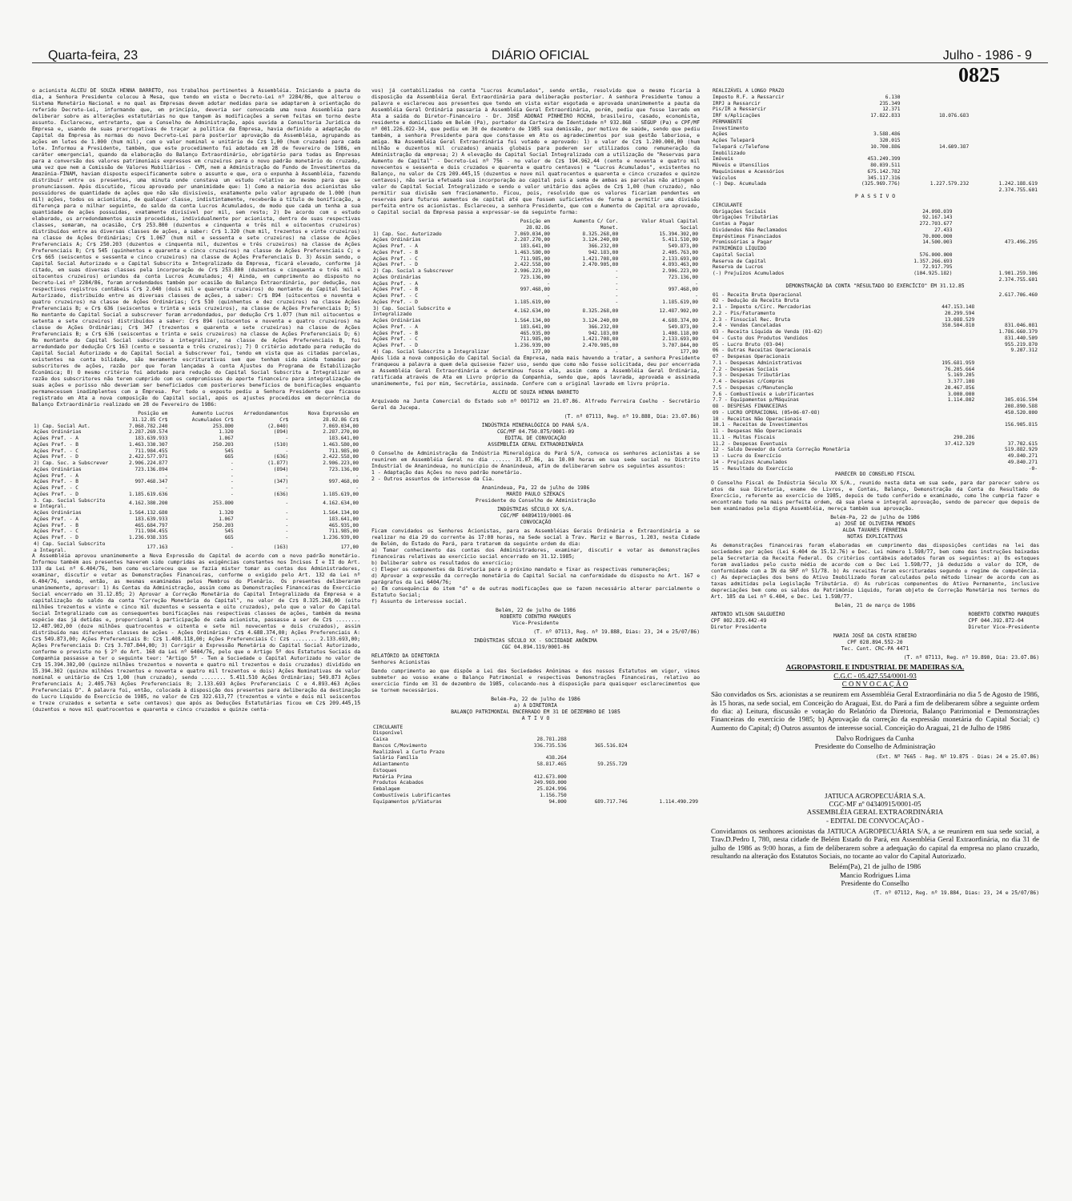Quarta-feira, 23 DIÁRIO OFICIAL Julho - 1986 - 9
0825
o acionista ALCEU DE SOUZA HENNA BARRETO, nos trabalhos pertinentes à Assembléia. Iniciando a pauta do dia, a Senhora Presidente colocou à Mesa, que tendo em vista o Decreto-Lei nº 2284/86, que alterou o Sistema Monetário Nacional e no qual as Empresas devem adotar medidas para se adaptarem à orientação do referido Decreto-Lei, informando que, em princípio, deveria ser convocada uma nova Assembléia para deliberar sobre as alterações estatutárias no que tangem às modificações a serem feitas em torno deste assunto. Esclareceu, entretanto, que o Conselho de Administração, após ouvida a Consultoria Jurídica da Empresa e, usando de suas prerrogativas de traçar a política da Empresa, havia definido a adaptação do Capital da Empresa às normas do novo Decreto-Lei para posterior aprovação da Assembléia, agrupando as ações em lotes de 1.000 (hum mil), com o valor nominal e unitário de Cz$ 1,00 (hum cruzado) para cada lote. Informou a Presidente, também, que este procedimento foi adotado em 28 de fevereiro de 1986, em caráter emergencial, quando da elaboração do Balanço Extraordinário, obrigatório para todas as Empresas para a conversão dos valores patrimoniais expressos em cruzeiros para o novo padrão monetário do cruzado, uma vez que nem a Comissão de Valores Mobiliários - CVM, nem a Administração do Fundo de Investimentos da Amazônia-FINAM, haviam disposto especificamente sobre o assunto e que, ora o expunha à Assembléia, fazendo distribuir entre os presentes, uma minuta onde constava um estudo relativo ao mesmo para que se pronunciassem. Após discutido, ficou aprovado por unanimidade que: 1) Como a maioria dos acionistas são possuidores de quantidade de ações que não são divisíveis, exatamente pelo valor agrupado de 1.000 (hum mil) ações, todos os acionistas, de qualquer classe, indistintamente, receberão a título de bonificação, a diferença para o milhar seguinte, do saldo da conta Lucros Acumulados, de modo que cada um tenha a sua quantidade de ações possuídas, exatamente divisível por mil, sem resto; 2) De acordo com o estudo elaborado, os arredondamentos assim procedidos, individualmente por acionista, dentro de suas respectivas classes, somaram, na ocasião, Cr$ 253.800 (duzentos e cinquenta e três mil e oitocentos cruzeiros) distribuídos entre as diversas classes de ações, a saber: Cr$ 1.320 (hum mil, trezentos e vinte cruzeiros) na classe de Ações Ordinárias; Cr$ 1.067 (hum mil e sessenta e sete cruzeiros) na classe de Ações Preferenciais A; Cr$ 250.203 (duzentos e cinquenta mil, duzentos e três cruzeiros) na classe de Ações Preferenciais B; Cr$ 545 (quinhentos e quarenta e cinco cruzeiros) na classe de Ações Preferenciais C; e Cr$ 665 (seiscentos e sessenta e cinco cruzeiros) na classe de Ações Preferenciais D. 3) Assim sendo, o Capital Social Autorizado e o Capital Subscrito e Integralizado da Empresa, ficará elevado, conforme já citado, em suas diversas classes pela incorporação de Cr$ 253.800 (duzentos e cinquenta e três mil e oitocentos cruzeiros) oriundos da conta Lucros Acumulados; 4) Ainda, em cumprimento ao disposto no Decreto-Lei nº 2284/86, foram arredondados também por ocasião do Balanço Extraordinário, por dedução, nos respectivos registros contábeis Cr$ 2.040 (dois mil e quarenta cruzeiros) do montante do Capital Social Autorizado, distribuído entre as diversas classes de ações, a saber: Cr$ 894 (oitocentos e noventa e quatro cruzeiros) na classe de Ações Ordinárias; Cr$ 510 (quinhentos e dez cruzeiros) na classe Ações Preferenciais B; e Cr$ 636 (seiscentos e trinta e seis cruzeiros), na classe de Ações Preferenciais D; 5) No montante do Capital Social a subscrever foram arredondados, por dedução Cr$ 1.077 (hum mil oitocentos e setenta e sete cruzeiros) distribuídos a saber: Cr$ 894 (oitocentos e noventa e quatro cruzeiros) na classe de Ações Ordinárias; Cr$ 347 (trezentos e quarenta e sete cruzeiros) na classe de Ações Preferenciais B; e Cr$ 636 (seiscentos e trinta e seis cruzeiros) na classe de Ações Preferenciais D; 6) No montante do Capital Social subscrito a integralizar, na classe de Ações Preferenciais B, foi arredondado por dedução Cr$ 163 (cento e sessenta e três cruzeiros); 7) O critério adotado para redução do Capital Social Autorizado e do Capital Social a Subscrever foi, tendo em vista que as citadas parcelas, existentes na conta bilidade, são meramente escriturativas sem que tenham sido ainda tomadas por subscritores de ações, razão por que foram lançadas à conta Ajustes do Programa de Estabilização Econômica; 8) O mesmo critério foi adotado para redução do Capital Social Subscrito a Integralizar em razão dos subscritores não terem cumprido com os compromissos do aporte financeiro para integralização de suas ações e porisso não deveriam ser beneficiados com posteriores benefícios de bonificações enquanto permanecessem inadimplentes com a Empresa. Por todo o exposto pediu a Senhora Presidente que ficasse registrado em Ata a nova composição do Capital social, após os ajustes procedidos em decorrência do Balanço Extraordinário realizado em 28 de Fevereiro de 1986:
| | Posição em 31.12.85 Cr$ | Aumento Lucros Acumulados Cr$ | Arredondamentos Cr$ | Nova Expressão em 28.02.86 Cz$ |
| --- | --- | --- | --- | --- |
| 1) Cap. Social Aut. | 7.068.782.240 | 253.800 | (2.040) | 7.069.034,00 |
| Ações Ordinárias | 2.287.269.574 | 1.320 | (894) | 2.287.270,00 |
| Ações Pref. - A | 183.639.933 | 1.067 | - | 183.641,00 |
| Ações Pref. - B | 1.463.330.307 | 250.203 | (510) | 1.463.580,00 |
| Ações Pref. - C | 711.984.455 | 545 | - | 711.985,00 |
| Ações Pref. - D | 2.422.577.971 | 665 | (636) | 2.422.558,00 |
| 2) Cap. Soc. a Subscrever | 2.906.224.877 | - | (1.877) | 2.906.223,00 |
| Ações Ordinárias | 723.136.894 | - | (894) | 723.136,00 |
| Ações Pref. - A | - | - | - | - |
| Ações Pref. - B | 997.468.347 | - | (347) | 997.468,00 |
| Ações Pref. - C | - | - | - | - |
| Ações Pref. - D | 1.185.619.636 | - | (636) | 1.185.619,00 |
| 3. Cap. Social Subscrito e Integral. | 4.162.380.200 | 253.800 | - | 4.162.634,00 |
| Ações Ordinárias | 1.564.132.680 | 1.320 | - | 1.564.134,00 |
| Ações Pref. - A | 183.639.933 | 1.067 | - | 183.641,00 |
| Ações Pref. - B | 465.684.797 | 250.203 | - | 465.935,00 |
| Ações Pref. - C | 711.984.455 | 545 | - | 711.985,00 |
| Ações Pref. - D | 1.236.938.335 | 665 | - | 1.236.939,00 |
| 4) Cap. Social Subscrito a Integral. | 177.163 | - | (163) | 177,00 |
A Assembléia aprovou unanimemente a Nova Expressão do Capital de acordo com o novo padrão monetário. Informou também aos presentes haverem sido cumpridas as exigências constantes nos Incisos I e II do Art. 133 da Lei nº 6.404/76, bem como esclareceu que se fazia mister tomar as contas dos Administradores, examinar, discutir e votar as Demonstrações Financeiras, conforme o exigido pelo Art. 132 da Lei nº 6.404/76, sendo, então, as mesmas examinadas pelos Membros do Plenário. Os presentes deliberaram unanimemente, aprovar: 1) As Contas da Administração, assim como as Demonstrações Financeiras do Exercício Social encerrado em 31.12.85; 2) Aprovar a Correção Monetária do Capital Integralizado da Empresa e a capitalização do saldo da conta "Correção Monetária do Capital", no valor de Cz$ 8.325.268,00 (oito milhões trezentos e vinte e cinco mil duzentos e sessenta e oito cruzados), pelo que o valor do Capital Social Integralizado com as consequentes bonificações nas respectivas classes de ações, também da mesma espécie das já detidas e, proporcional à participação de cada acionista, passasse a ser de Cz$ ........ 12.487.902,00 (doze milhões quatrocentos e oitenta e sete mil novecentos e dois cruzados), assim distribuído nas diferentes classes de ações - Ações Ordinárias: Cz$ 4.688.374,00; Ações Preferenciais A: Cz$ 549.873,00; Ações Preferenciais B: Cz$ 1.408.118,00; Ações Preferenciais C: Cz$ ........ 2.133.693,00; Ações Preferenciais D: Cz$ 3.707.844,00; 3) Corrigir a Expressão Monetária do Capital Social Autorizado, conforme o previsto no § 2º do Art. 168 da Lei nº 6404/76, pelo que o Artigo 5º dos Estatutos Sociais da Companhia passasse a ter o seguinte teor: "Artigo 5º - Tem a Sociedade o Capital Autorizado no valor de Cz$ 15.394.302,00 (quinze milhões trezentos e noventa e quatro mil trezentos e dois cruzados) dividido em 15.394.302 (quinze milhões trezentos e noventa e quatro mil trezentos e dois) Ações Nominativas de valor nominal e unitário de Cz$ 1,00 (hum cruzado), sendo ........ 5.411.510 Ações Ordinárias; 549.873 Ações Preferenciais A; 2.405.763 Ações Preferenciais B; 2.133.693 Ações Preferenciais C e 4.893.463 Ações Preferenciais D". A palavra foi, então, colocada à disposição dos presentes para deliberação da destinação do Lucro Líquido do Exercício de 1985, no valor de Cz$ 322.613,77 (trezentos e vinte e dois mil seiscentos e treze cruzados e setenta e sete centavos) que após as Deduções Estatutárias ficou em Cz$ 209.445,15 (duzentos e nove mil quatrocentos e quarenta e cinco cruzados e quinze centa-
vos) já contabilizados na conta "Lucros Acumulados", sendo então, resolvido que o mesmo ficaria à disposição da Assembléia Geral Extraordinária para deliberação posterior. A senhora Presidente tomou a palavra e esclareceu aos presentes que tendo em vista estar esgotada e aprovada unanimemente a pauta da Assembléia Geral Ordinária passaria à Assembléia Geral Extraordinária, porém, pediu que fosse lavrado em Ata a saída do Diretor-Financeiro - Dr. JOSÉ ADONAI PINHEIRO ROCHA, brasileiro, casado, economista, residente e domiciliado em Belém (Pa), portador da Carteira de Identidade nº 932.868 - SEGUP (Pa) e CPF/MF nº 001.226.022-34, que pediu em 30 de dezembro de 1985 sua demissão, por motivo de saúde, sendo que pediu também, a senhora Presidente para que constasse em Ato os agradecimentos por sua gestão laboriosa, e amiga. Na Assembléia Geral Extraordinária foi votado e aprovado: 1) o valor de Cz$ 1.200.000,00 (hum milhão e duzentos mil cruzados) anuais globais para poderem ser utilizados como remuneração da Administração da empresa; 2) A elevação do Capital Social Integralizado com a utilização de "Reservas para Aumento de Capital" - Decreto-Lei nº 756 - no valor de Cz$ 194.962,44 (cento e noventa e quatro mil novecentos e sessenta e dois cruzados e quarenta e quatro centavos) e "Lucros Acumulados", existentes no Balanço, no valor de Cz$ 209.445,15 (duzentos e nove mil quatrocentos e quarenta e cinco cruzados e quinze centavos), não seria efetuada sua incorporação ao capital pois a soma de ambas as parcelas não atingem o valor do Capital Social Integralizado e sendo o valor unitário das ações de Cz$ 1,00 (hum cruzado), não permitir sua divisão sem fracionamento. Ficou, pois, resolvido que os valores ficariam pendentes em reservas para futuros aumentos de capital até que fossem suficientes de forma a permitir uma divisão perfeita entre os acionistas. Esclareceu, a senhora Presidente, que com o Aumento de Capital ora aprovado, o Capital social da Empresa passa a expressar-se da seguinte forma:
| | Posição em 28.02.86 | Aumento C/ Cor. Monet. | Valor Atual Capital Social |
| --- | --- | --- | --- |
| 1) Cap. Soc. Autorizado | 7.069.034,00 | 8.325.268,00 | 15.394.302,00 |
| Ações Ordinárias | 2.287.270,00 | 3.124.240,00 | 5.411.510,00 |
| Ações Pref. - A | 183.641,00 | 366.232,00 | 549.873,00 |
| Ações Pref. - B | 1.463.580,00 | 942.183,00 | 2.405.763,00 |
| Ações Pref. - C | 711.985,00 | 1.421.708,00 | 2.133.693,00 |
| Ações Pref. - D | 2.422.558,00 | 2.470.905,00 | 4.893.463,00 |
| 2) Cap. Social a Subscrever | 2.906.223,00 | - | 2.906.223,00 |
| Ações Ordinárias | 723.136,00 | - | 723.136,00 |
| Ações Pref. - A | - | - | - |
| Ações Pref. - B | 997.468,00 | - | 997.468,00 |
| Ações Pref. - C | - | - | - |
| Ações Pref. - D | 1.185.619,00 | - | 1.185.619,00 |
| 3) Cap. Social Subscrito e Integralizado | 4.162.634,00 | 8.325.268,00 | 12.487.902,00 |
| Ações Ordinárias | 1.564.134,00 | 3.124.240,00 | 4.688.374,00 |
| Ações Pref. - A | 183.641,00 | 366.232,00 | 549.873,00 |
| Ações Pref. - B | 465.935,00 | 942.183,00 | 1.408.118,00 |
| Ações Pref. - C | 711.985,00 | 1.421.708,00 | 2.133.693,00 |
| Ações Pref. - D | 1.236.939,00 | 2.470.905,00 | 3.707.844,00 |
| 4) Cap. Social Subscrito a Integralizar | 177,00 | - | 177,00 |
Após lida a nova composição do Capital Social da Empresa, nada mais havendo a tratar, a senhora Presidente franqueou a palavra a quem dela quisesse fazer uso, sendo que como não fosse solicitada, deu por encerrada a Assembléia Geral Extraordinária e determinou fosse ela, assim como a Assembléia Geral Ordinária, ratificada através de Ata em Livro próprio da Companhia, sendo que, após lavrada, aprovada e assinada unanimemente, foi por mim, Secretário, assinada. Confere com o original lavrado em livro próprio.
ALCEU DE SOUZA HENNA BARRETO
Arquivado na Junta Comercial do Estado sob nº 001712 em 21.07.86. Alfredo Ferreira Coelho - Secretário Geral da Jucepa.
(T. nº 07113, Reg. nº 19.888, Dia: 23.07.86)
INDÚSTRIA MINERALÓGICA DO PARÁ S/A.
CGC/MF 04.750.875/0001-09
EDITAL DE CONVOCAÇÃO
ASSEMBLÉIA GERAL EXTRAORDINÁRIA
O Conselho de Administração da Indústria Mineralógica do Pará S/A, convoca os senhores acionistas a se reunirem em Assembléia Geral no dia ...... 31.07.86, às 10.00 horas em sua sede social no Distrito Industrial de Ananindeua, no município de Ananindeua, afim de deliberarem sobre os seguintes assuntos:
1 - Adaptação das Ações no novo padrão monetário.
2 - Outros assuntos de interesse da Cia.
Ananindeua, Pa, 22 de julho de 1986
MARIO PAULO SZEKACS
Presidente do Conselho de Administração
INDÚSTRIAS SÉCULO XX S/A.
CGC/MF 04894119/0001-06
CONVOCAÇÃO
Ficam convidados os Senhores Acionistas, para as Assembléias Gerais Ordinária e Extraordinária a se realizar no dia 29 do corrente às 17:00 horas, na Sede social à Trav. Mariz e Barros, 1.203, nesta Cidade de Belém, do Estado do Pará, para tratarem da seguinte ordem do dia:
a) Tomar conhecimento das contas dos Administradores, examinar, discutir e votar as demonstrações financeiras relativas ao exercício social encerrado em 31.12.1985;
b) Deliberar sobre os resultados do exercício;
c) Eleger os componentes da Diretoria para o próximo mandato e fixar as respectivas remunerações;
d) Aprovar a expressão da correção monetária do Capital Social na conformidade do disposto no Art. 167 e parágrafos da Lei 6404/76;
e) Em consequência do item "d" e de outras modificações que se fazem necessário alterar parcialmente o Estatuto Social;
f) Assunto de interesse social.
Belém, 22 de julho de 1986
ROBERTO COENTRO MARQUES
Vice-Presidente
(T. nº 07113, Reg. nº 19.888, Dias: 23, 24 e 25/07/86)
INDÚSTRIAS SÉCULO XX - SOCIEDADE ANÔNIMA
CGC 04.894.119/0001-06
RELATÓRIO DA DIRETORIA
Senhores Acionistas
Dando cumprimento ao que dispõe a Lei das Sociedades Anônimas e dos nossos Estatutos em vigor, vimos submeter ao vosso exame o Balanço Patrimonial e respectivas Demonstrações Financeiras, relativo ao exercício findo em 31 de dezembro de 1985, colocando-nos à disposição para quaisquer esclarecimentos que se tornem necessários.
Belém-Pa, 22 de julho de 1986
a) A DIRETORIA
BALANÇO PATRIMONIAL ENCERRADO EM 31 DE DEZEMBRO DE 1985
A T I V O
| CIRCULANTE | | | |
| Disponível | | | |
| Caixa | 28.781.288 | | |
| Bancos C/Movimento | 336.735.536 | 365.516.824 | |
| Realizável a Curto Prazo | | | |
| Salário Família | 438.264 | | |
| Adiantamento | 58.817.465 | 59.255.729 | |
| Estoques | | | |
| Matéria Prima | 412.673.000 | | |
| Produtos Acabados | 249.969.000 | | |
| Embalagem | 25.824.996 | | |
| Combustíveis Lubrificantes | 1.156.750 | | |
| Equipamentos p/Viaturas | 94.000 | 689.717.746 | 1.114.490.299 |
| REALIZÁVEL A LONGO PRAZO | | | |
| Imposto R.F. a Ressarcir | 6.130 | | |
| IRPJ a Ressarcir | 235.349 | | |
| Pis/IR a Ressarcir | 12.371 | | |
| IRF s/Aplicações | 17.822.833 | 18.076.683 | |
| PERMANENTE | | | |
| Investimento | | | |
| Ações | 3.588.486 | | |
| Ações Telepará | 320.015 | | |
| Telepará c/Telefone | 10.700.886 | 14.609.387 | |
| Imobilizado | | | |
| Imóveis | 453.249.399 | | |
| Móveis e Utensílios | 80.039.511 | | |
| Maquinismos e Acessórios | 675.142.782 | | |
| Veículos | 345.117.316 | | |
| (-) Dep. Acumulada | (325.969.776) | 1.227.579.232 | 1.242.188.619 |
| | | | 2.374.755.601 |
P A S S I V O
| CIRCULANTE | | |
| Obrigações Sociais | 24.098.039 | |
| Obrigações Tributárias | 92.167.143 | |
| Contas a Pagar | 272.703.677 | |
| Dividendos Não Reclamados | 27.433 | |
| Empréstimos Financiados | 70.000.000 | |
| Promissórias a Pagar | 14.500.003 | 473.496.295 |
| PATRIMÔNIO LÍQUIDO | | |
| Capital Social | 576.000.000 | |
| Reserva de Capital | 1.357.266.693 | |
| Reserva de Lucros | 72.917.795 | |
| (-) Prejuízos Acumulados | (104.925.182) | 1.901.259.306 |
| | | 2.374.755.601 |
DEMONSTRAÇÃO DA CONTA "RESULTADO DO EXERCÍCIO" EM 31.12.85
| 01 - Receita Bruta Operacional | | 2.617.706.460 |
| 02 - Dedução da Receita Bruta | | |
| 2.1 - Imposto s/Circ. Mercadorias | 447.153.148 | |
| 2.2 - Pis/Faturamento | 20.299.594 | |
| 2.3 - Finsocial Rec. Bruta | 13.088.529 | |
| 2.4 - Vendas Canceladas | 350.504.810 | 831.046.081 |
| 03 - Receita Líquida de Venda (01-02) | | 1.786.660.379 |
| 04 - Custo dos Produtos Vendidos | | 831.440.509 |
| 05 - Lucro Bruto (03-04) | | 955.219.870 |
| 06 - Outras Receitas Operacionais | | 9.207.312 |
| 07 - Despesas Operacionais | | |
| 7.1 - Despesas Administrativas | 195.681.959 | |
| 7.2 - Despesas Sociais | 76.205.664 | |
| 7.3 - Despesas Tributárias | 5.169.205 | |
| 7.4 - Despesas c/Compras | 3.377.108 | |
| 7.5 - Despesas c/Manutenção | 20.467.856 | |
| 7.6 - Combustíveis e Lubrificantes | 3.000.000 | |
| 7.7 - Equipamentos p/Máquinas | 1.114.802 | 305.016.594 |
| 08 - DESPESAS FINANCEIRAS | | 208.890.588 |
| 09 - LUCRO OPERACIONAL (05+06-07-08) | | 450.520.000 |
| 10 - Receitas Não Operacionais | | |
| 10.1 - Receitas de Investimentos | | 156.905.815 |
| 11 - Despesas Não Operacionais | | |
| 11.1 - Multas Fiscais | 290.286 | |
| 11.2 - Despesas Eventuais | 37.412.329 | 37.702.615 |
| 12 - Saldo Devedor da Conta Correção Monetária | | 519.882.929 |
| 13 - Lucro do Exercício | | 49.840.271 |
| 14 - Prejuízos Acumulados | | 49.840.271 |
| 15 - Resultado do Exercício | | -0- |
PARECER DO CONSELHO FISCAL
O Conselho Fiscal de Indústria Século XX S/A., reunido nesta data em sua sede, para dar parecer sobre os atos da sua Diretoria, exame de Livros, e Contas, Balanço, Demonstração da Conta do Resultado do Exercício, referente ao exercício de 1985, depois de tudo conferido e examinado, como lhe cumpria fazer e encontrado tudo na mais perfeita ordem, dá sua plena e integral aprovação, sendo de parecer que depois de bem examinados pela digna Assembléia, mereça também sua aprovação.
Belém-Pa, 22 de julho de 1986
a) JOSÉ DE OLIVEIRA MENDES
ALDA TAVARES FERREIRA
NOTAS EXPLICATIVAS
As demonstrações financeiras foram elaboradas em cumprimento das disposições contidas na lei das sociedades por ações (Lei 6.404 de 15.12.76) e Dec. Lei número 1.598/77, bem como das instruções baixadas pela Secretaria da Receita Federal. Os critérios contábeis adotados foram os seguintes: a) Os estoques foram avaliados pelo custo médio de acordo com o Dec Lei 1.598/77, já deduzido o valor do ICM, de conformidade com a IN da SRF nº 51/78. b) As receitas foram escrituradas segundo o regime de competência. c) As depreciações dos bens do Ativo Imobilizado foram calculados pelo método linear de acordo com as taxas admitidas pela Legislação Tributária. d) As rubricas componentes do Ativo Permanente, inclusive depreciações bem como os saldos do Patrimônio Líquido, foram objeto de Correção Monetária nos termos do Art. 185 da Lei nº 6.404, e Dec. Lei 1.598/77.
Belém, 21 de março de 1986
ANTONIO WILSON SALGUEIRO
CPF 002.829.442-49
Diretor Presidente
ROBERTO COENTRO MARQUES
CPF 044.392.872-04
Diretor Vice-Presidente
MARIA JOSÉ DA COSTA RIBEIRO
CPF 028.894.552-20
Tec. Cont. CRC-PA 4471
(T. nº 07113, Reg. nº 19.890, Dia: 23.07.86)
AGROPASTORIL E INDUSTRIAL DE MADEIRAS S/A.
C.G.C - 05.427.554/0001-93
C O N V O C A Ç Ã O
São convidados os Srs. acionistas a se reunirem em Assembléia Geral Extraordinária no dia 5 de Agosto de 1986, às 15 horas, na sede social, em Conceição do Araguai, Est. do Pará a fim de deliberarem sôbre a seguinte ordem do dia: a) Leitura, discussão e votação do Relatório da Diretoria, Balanço Patrimonial e Demonstrações Financeiras do exercício de 1985; b) Aprovação da correção da expressão monetária do Capital Social; c) Aumento do Capital; d) Outros assuntos de interesse social. Conceição do Araguai, 21 de Julho de 1986
Dalvo Rodrigues da Cunha
Presidente do Conselho de Administração
(Ext. Nº 7665 - Reg. Nº 19.875 - Dias: 24 e 25.07.86)
JATIUCA AGROPECUÁRIA S.A.
CGC-MF nº 04340915/0001-05
ASSEMBLÉIA GERAL EXTRAORDINÁRIA
- EDITAL DE CONVOCAÇÃO -
Convidamos os senhores acionistas da JATIUCA AGROPECUÁRIA S/A, a se reunirem em sua sede social, a Trav.D.Pedro I, 780, nesta cidade de Belém Estado do Pará, em Assembléia Geral Extraordinária, no dia 31 de julho de 1986 as 9:00 horas, a fim de deliberarem sobre a adequação do capital da empresa no plano cruzado, resultando na alteração dos Estatutos Sociais, no tocante ao valor do Capital Autorizado.
Belém(Pa), 21 de julho de 1986
Mancio Rodrigues Lima
Presidente do Conselho
(T. nº 07112, Reg. nº 19.884, Dias: 23, 24 e 25/07/86)